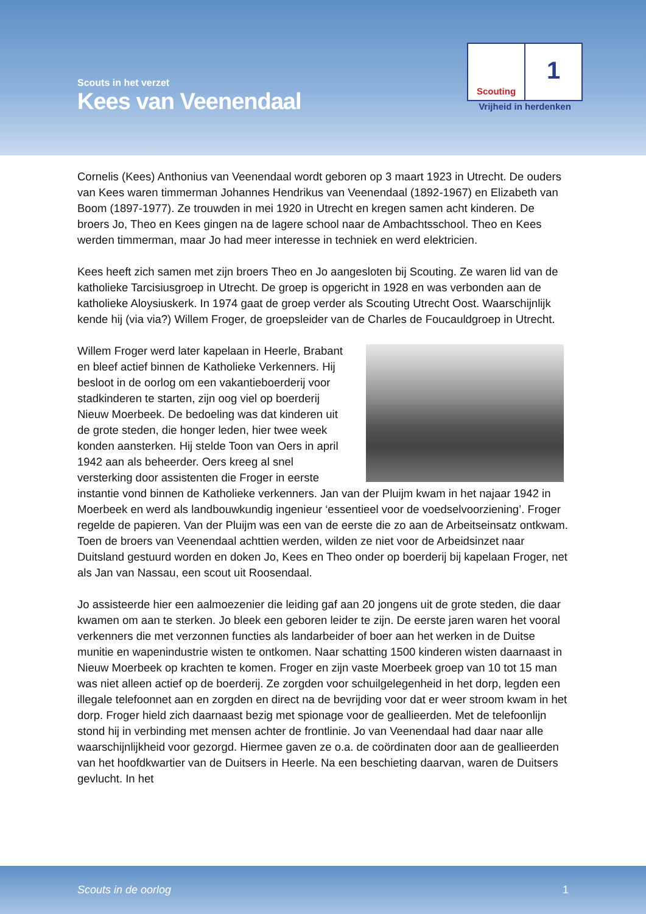Scouts in het verzet
Kees van Veenendaal
Scouting
1
Vrijheid in herdenken
Cornelis (Kees) Anthonius van Veenendaal wordt geboren op 3 maart 1923 in Utrecht. De ouders van Kees waren timmerman Johannes Hendrikus van Veenendaal (1892-1967) en Elizabeth van Boom (1897-1977). Ze trouwden in mei 1920 in Utrecht en kregen samen acht kinderen. De broers Jo, Theo en Kees gingen na de lagere school naar de Ambachtsschool. Theo en Kees werden timmerman, maar Jo had meer interesse in techniek en werd elektricien.
Kees heeft zich samen met zijn broers Theo en Jo aangesloten bij Scouting. Ze waren lid van de katholieke Tarcisiusgroep in Utrecht. De groep is opgericht in 1928 en was verbonden aan de katholieke Aloysiuskerk. In 1974 gaat de groep verder als Scouting Utrecht Oost. Waarschijnlijk kende hij (via via?) Willem Froger, de groepsleider van de Charles de Foucauldgroep in Utrecht.
Willem Froger werd later kapelaan in Heerle, Brabant en bleef actief binnen de Katholieke Verkenners. Hij besloot in de oorlog om een vakantieboerderij voor stadkinderen te starten, zijn oog viel op boerderij Nieuw Moerbeek. De bedoeling was dat kinderen uit de grote steden, die honger leden, hier twee week konden aansterken. Hij stelde Toon van Oers in april 1942 aan als beheerder. Oers kreeg al snel versterking door assistenten die Froger in eerste instantie vond binnen de Katholieke verkenners. Jan van der Pluijm kwam in het najaar 1942 in Moerbeek en werd als landbouwkundig ingenieur ‘essentieel voor de voedselvoorziening’. Froger regelde de papieren. Van der Pluijm was een van de eerste die zo aan de Arbeitseinsatz ontkwam. Toen de broers van Veenendaal achttien werden, wilden ze niet voor de Arbeidsinzet naar Duitsland gestuurd worden en doken Jo, Kees en Theo onder op boerderij bij kapelaan Froger, net als Jan van Nassau, een scout uit Roosendaal.
Jo assisteerde hier een aalmoezenier die leiding gaf aan 20 jongens uit de grote steden, die daar kwamen om aan te sterken. Jo bleek een geboren leider te zijn. De eerste jaren waren het vooral verkenners die met verzonnen functies als landarbeider of boer aan het werken in de Duitse munitie en wapenindustrie wisten te ontkomen. Naar schatting 1500 kinderen wisten daarnaast in Nieuw Moerbeek op krachten te komen. Froger en zijn vaste Moerbeek groep van 10 tot 15 man was niet alleen actief op de boerderij. Ze zorgden voor schuilgelegenheid in het dorp, legden een illegale telefoonnet aan en zorgden en direct na de bevrijding voor dat er weer stroom kwam in het dorp. Froger hield zich daarnaast bezig met spionage voor de geallieerden. Met de telefoonlijn stond hij in verbinding met mensen achter de frontlinie. Jo van Veenendaal had daar naar alle waarschijnlijkheid voor gezorgd. Hiermee gaven ze o.a. de coördinaten door aan de geallieerden van het hoofdkwartier van de Duitsers in Heerle. Na een beschieting daarvan, waren de Duitsers gevlucht. In het
Scouts in de oorlog 1